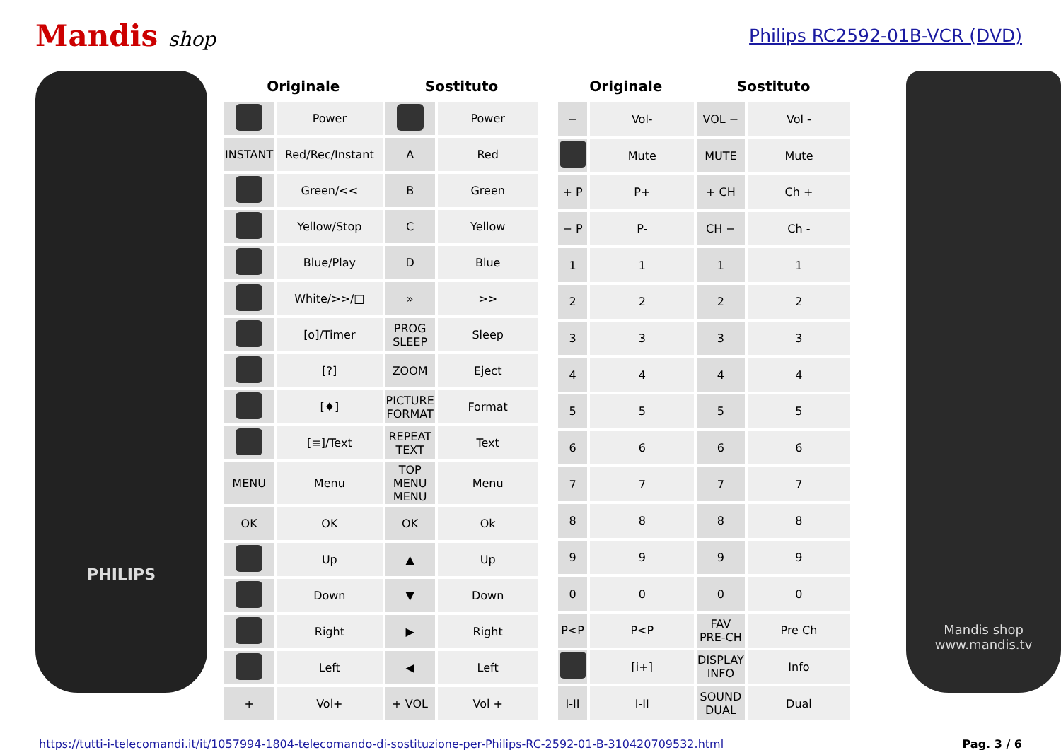Mandis shop Philips RC2592-01B-VCR (DVD)
PHILIPS
| Originale | | Sostituto | |
| --- | --- | --- | --- |
| | Power | | Power |
| INSTANT | Red/Rec/Instant | A | Red |
| | Green/<< | B | Green |
| | Yellow/Stop | C | Yellow |
| | Blue/Play | D | Blue |
| | White/>>/□ | » | >> |
| | [o]/Timer | PROG SLEEP | Sleep |
| | [?] | ZOOM | Eject |
| | [♦] | PICTURE FORMAT | Format |
| | [≡]/Text | REPEAT TEXT | Text |
| MENU | Menu | TOP MENU MENU | Menu |
| OK | OK | OK | Ok |
| | Up | ▲ | Up |
| | Down | ▼ | Down |
| | Right | ▶ | Right |
| | Left | ◀ | Left |
| + | Vol+ | + VOL | Vol + |
| Originale | | Sostituto | |
| --- | --- | --- | --- |
| − | Vol- | VOL − | Vol - |
| | Mute | MUTE | Mute |
| + P | P+ | + CH | Ch + |
| − P | P- | CH − | Ch - |
| 1 | 1 | 1 | 1 |
| 2 | 2 | 2 | 2 |
| 3 | 3 | 3 | 3 |
| 4 | 4 | 4 | 4 |
| 5 | 5 | 5 | 5 |
| 6 | 6 | 6 | 6 |
| 7 | 7 | 7 | 7 |
| 8 | 8 | 8 | 8 |
| 9 | 9 | 9 | 9 |
| 0 | 0 | 0 | 0 |
| P<P | P<P | FAV PRE-CH | Pre Ch |
| | [i+] | DISPLAY INFO | Info |
| I-II | I-II | SOUND DUAL | Dual |
Mandis shop
www.mandis.tv
https://tutti-i-telecomandi.it/it/1057994-1804-telecomando-di-sostituzione-per-Philips-RC-2592-01-B-310420709532.html Pag. 3 / 6